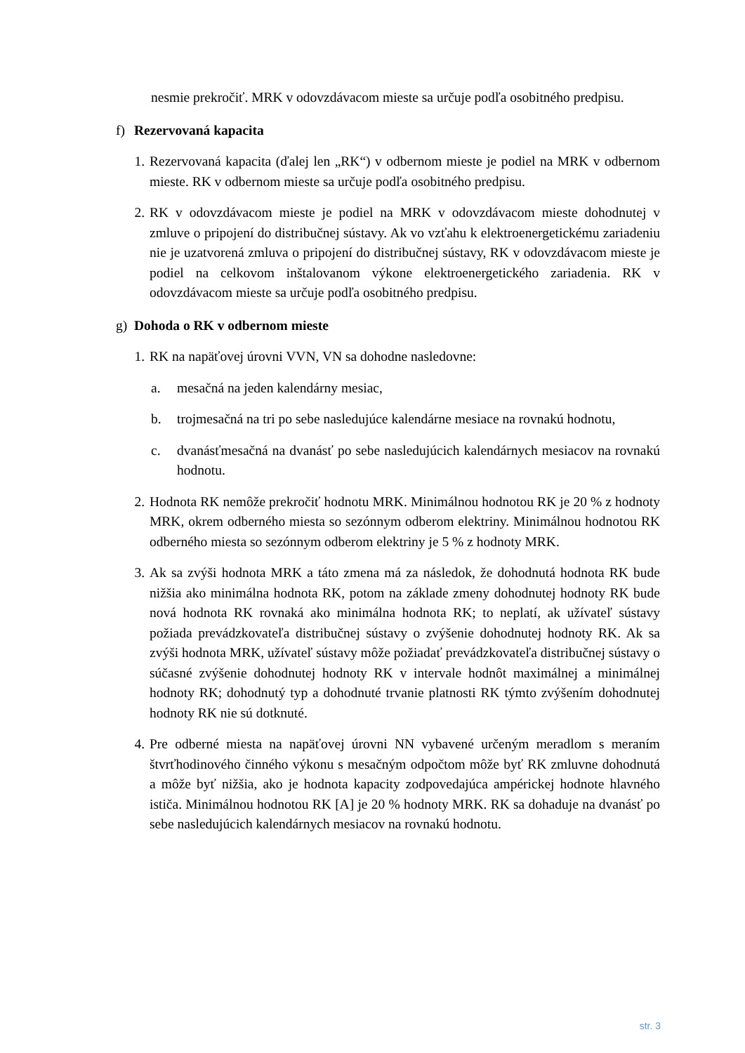nesmie prekročiť. MRK v odovzdávacom mieste sa určuje podľa osobitného predpisu.
f) Rezervovaná kapacita
1. Rezervovaná kapacita (ďalej len „RK“) v odbernom mieste je podiel na MRK v odbernom mieste. RK v odbernom mieste sa určuje podľa osobitného predpisu.
2. RK v odovzdávacom mieste je podiel na MRK v odovzdávacom mieste dohodnutej v zmluve o pripojení do distribučnej sústavy. Ak vo vzťahu k elektroenergetickému zariadeniu nie je uzatvorená zmluva o pripojení do distribučnej sústavy, RK v odovzdávacom mieste je podiel na celkovom inštalovanom výkone elektroenergetického zariadenia. RK v odovzdávacom mieste sa určuje podľa osobitného predpisu.
g) Dohoda o RK v odbernom mieste
1. RK na napäťovej úrovni VVN, VN sa dohodne nasledovne:
a. mesačná na jeden kalendárny mesiac,
b. trojmesačná na tri po sebe nasledujúce kalendárne mesiace na rovnakú hodnotu,
c. dvanásťmesačná na dvanásť po sebe nasledujúcich kalendárnych mesiacov na rovnakú hodnotu.
2. Hodnota RK nemôže prekročiť hodnotu MRK. Minimálnou hodnotou RK je 20 % z hodnoty MRK, okrem odberného miesta so sezónnym odberom elektriny. Minimálnou hodnotou RK odberného miesta so sezónnym odberom elektriny je 5 % z hodnoty MRK.
3. Ak sa zvýši hodnota MRK a táto zmena má za následok, že dohodnutá hodnota RK bude nižšia ako minimálna hodnota RK, potom na základe zmeny dohodnutej hodnoty RK bude nová hodnota RK rovnaká ako minimálna hodnota RK; to neplatí, ak užívateľ sústavy požiada prevádzkovateľa distribučnej sústavy o zvýšenie dohodnutej hodnoty RK. Ak sa zvýši hodnota MRK, užívateľ sústavy môže požiadať prevádzkovateľa distribučnej sústavy o súčasné zvýšenie dohodnutej hodnoty RK v intervale hodnôt maximálnej a minimálnej hodnoty RK; dohodnutý typ a dohodnuté trvanie platnosti RK týmto zvýšením dohodnutej hodnoty RK nie sú dotknuté.
4. Pre odberné miesta na napäťovej úrovni NN vybavené určeným meradlom s meraním štvrťhodinového činného výkonu s mesačným odpočtom môže byť RK zmluvne dohodnutá a môže byť nižšia, ako je hodnota kapacity zodpovedajúca ampérickej hodnote hlavného ističa. Minimálnou hodnotou RK [A] je 20 % hodnoty MRK. RK sa dohaduje na dvanásť po sebe nasledujúcich kalendárnych mesiacov na rovnakú hodnotu.
str. 3